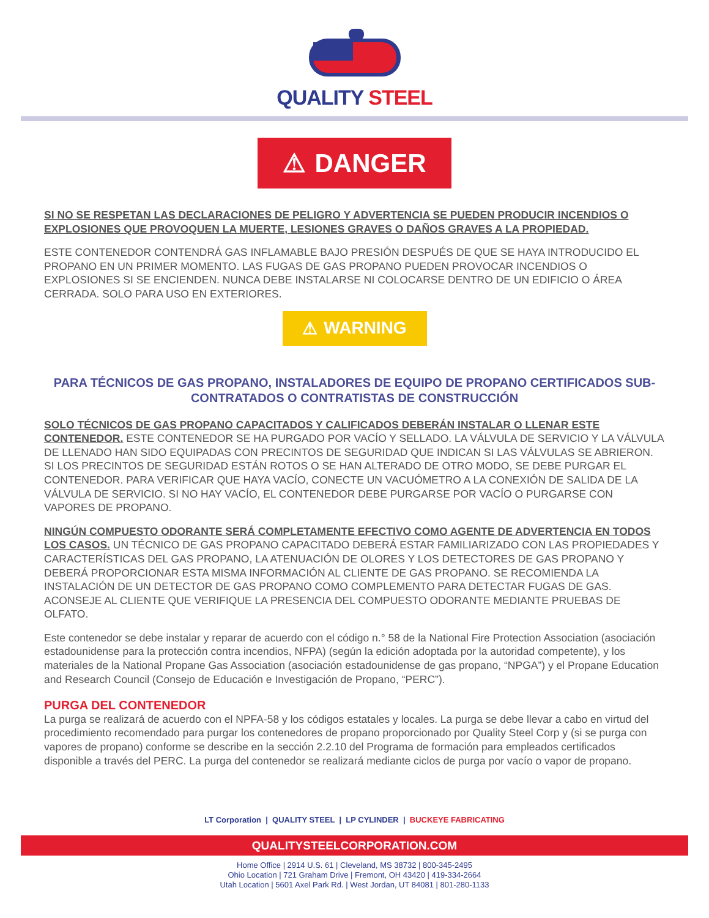QUALITY STEEL
⚠ DANGER
SI NO SE RESPETAN LAS DECLARACIONES DE PELIGRO Y ADVERTENCIA SE PUEDEN PRODUCIR INCENDIOS O EXPLOSIONES QUE PROVOQUEN LA MUERTE, LESIONES GRAVES O DAÑOS GRAVES A LA PROPIEDAD.
ESTE CONTENEDOR CONTENDRÁ GAS INFLAMABLE BAJO PRESIÓN DESPUÉS DE QUE SE HAYA INTRODUCIDO EL PROPANO EN UN PRIMER MOMENTO. LAS FUGAS DE GAS PROPANO PUEDEN PROVOCAR INCENDIOS O EXPLOSIONES SI SE ENCIENDEN. NUNCA DEBE INSTALARSE NI COLOCARSE DENTRO DE UN EDIFICIO O ÁREA CERRADA. SOLO PARA USO EN EXTERIORES.
⚠ WARNING
PARA TÉCNICOS DE GAS PROPANO, INSTALADORES DE EQUIPO DE PROPANO CERTIFICADOS SUB-CONTRATADOS O CONTRATISTAS DE CONSTRUCCIÓN
SOLO TÉCNICOS DE GAS PROPANO CAPACITADOS Y CALIFICADOS DEBERÁN INSTALAR O LLENAR ESTE CONTENEDOR. ESTE CONTENEDOR SE HA PURGADO POR VACÍO Y SELLADO. LA VÁLVULA DE SERVICIO Y LA VÁLVULA DE LLENADO HAN SIDO EQUIPADAS CON PRECINTOS DE SEGURIDAD QUE INDICAN SI LAS VÁLVULAS SE ABRIERON. SI LOS PRECINTOS DE SEGURIDAD ESTÁN ROTOS O SE HAN ALTERADO DE OTRO MODO, SE DEBE PURGAR EL CONTENEDOR. PARA VERIFICAR QUE HAYA VACÍO, CONECTE UN VACUÓMETRO A LA CONEXIÓN DE SALIDA DE LA VÁLVULA DE SERVICIO. SI NO HAY VACÍO, EL CONTENEDOR DEBE PURGARSE POR VACÍO O PURGARSE CON VAPORES DE PROPANO.
NINGÚN COMPUESTO ODORANTE SERÁ COMPLETAMENTE EFECTIVO COMO AGENTE DE ADVERTENCIA EN TODOS LOS CASOS. UN TÉCNICO DE GAS PROPANO CAPACITADO DEBERÁ ESTAR FAMILIARIZADO CON LAS PROPIEDADES Y CARACTERÍSTICAS DEL GAS PROPANO, LA ATENUACIÓN DE OLORES Y LOS DETECTORES DE GAS PROPANO Y DEBERÁ PROPORCIONAR ESTA MISMA INFORMACIÓN AL CLIENTE DE GAS PROPANO. SE RECOMIENDA LA INSTALACIÓN DE UN DETECTOR DE GAS PROPANO COMO COMPLEMENTO PARA DETECTAR FUGAS DE GAS. ACONSEJE AL CLIENTE QUE VERIFIQUE LA PRESENCIA DEL COMPUESTO ODORANTE MEDIANTE PRUEBAS DE OLFATO.
Este contenedor se debe instalar y reparar de acuerdo con el código n.° 58 de la National Fire Protection Association (asociación estadounidense para la protección contra incendios, NFPA) (según la edición adoptada por la autoridad competente), y los materiales de la National Propane Gas Association (asociación estadounidense de gas propano, “NPGA”) y el Propane Education and Research Council (Consejo de Educación e Investigación de Propano, “PERC”).
PURGA DEL CONTENEDOR
La purga se realizará de acuerdo con el NPFA-58 y los códigos estatales y locales. La purga se debe llevar a cabo en virtud del procedimiento recomendado para purgar los contenedores de propano proporcionado por Quality Steel Corp y (si se purga con vapores de propano) conforme se describe en la sección 2.2.10 del Programa de formación para empleados certificados disponible a través del PERC. La purga del contenedor se realizará mediante ciclos de purga por vacío o vapor de propano.
LT Corporation | QUALITY STEEL | LP CYLINDER | BUCKEYE FABRICATING
QUALITYSTEELCORPORATION.COM
Home Office | 2914 U.S. 61 | Cleveland, MS 38732 | 800-345-2495
Ohio Location | 721 Graham Drive | Fremont, OH 43420 | 419-334-2664
Utah Location | 5601 Axel Park Rd. | West Jordan, UT 84081 | 801-280-1133